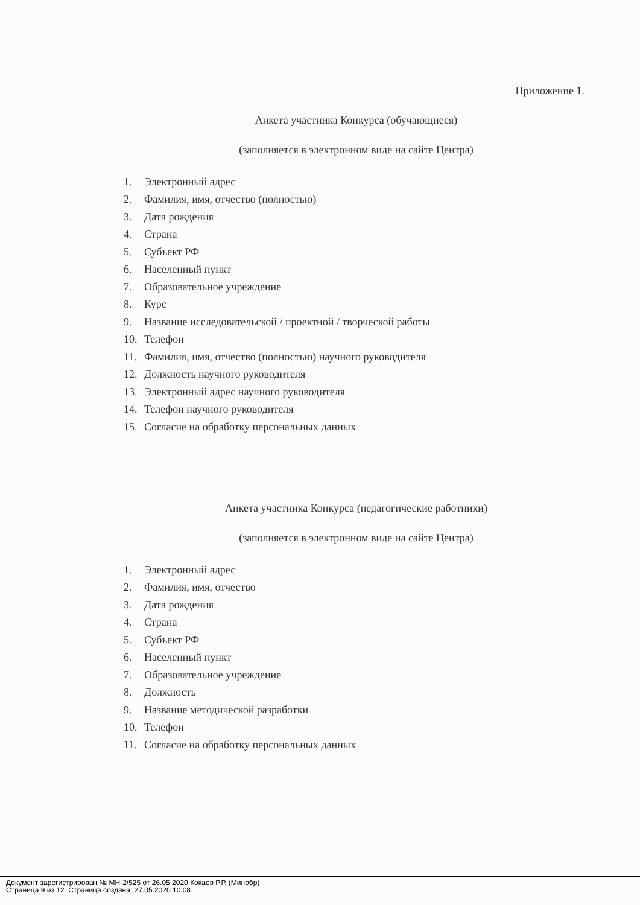Приложение 1.
Анкета участника Конкурса (обучающиеся)
(заполняется в электронном виде на сайте Центра)
1. Электронный адрес
2. Фамилия, имя, отчество (полностью)
3. Дата рождения
4. Страна
5. Субъект РФ
6. Населенный пункт
7. Образовательное учреждение
8. Курс
9. Название исследовательской / проектной / творческой работы
10. Телефон
11. Фамилия, имя, отчество (полностью) научного руководителя
12. Должность научного руководителя
13. Электронный адрес научного руководителя
14. Телефон научного руководителя
15. Согласие на обработку персональных данных
Анкета участника Конкурса (педагогические работники)
(заполняется в электронном виде на сайте Центра)
1. Электронный адрес
2. Фамилия, имя, отчество
3. Дата рождения
4. Страна
5. Субъект РФ
6. Населенный пункт
7. Образовательное учреждение
8. Должность
9. Название методической разработки
10. Телефон
11. Согласие на обработку персональных данных
Документ зарегистрирован № МН-2/525 от 26.05.2020 Кокаев Р.Р. (Минобр)
Страница 9 из 12. Страница создана: 27.05.2020 10:08